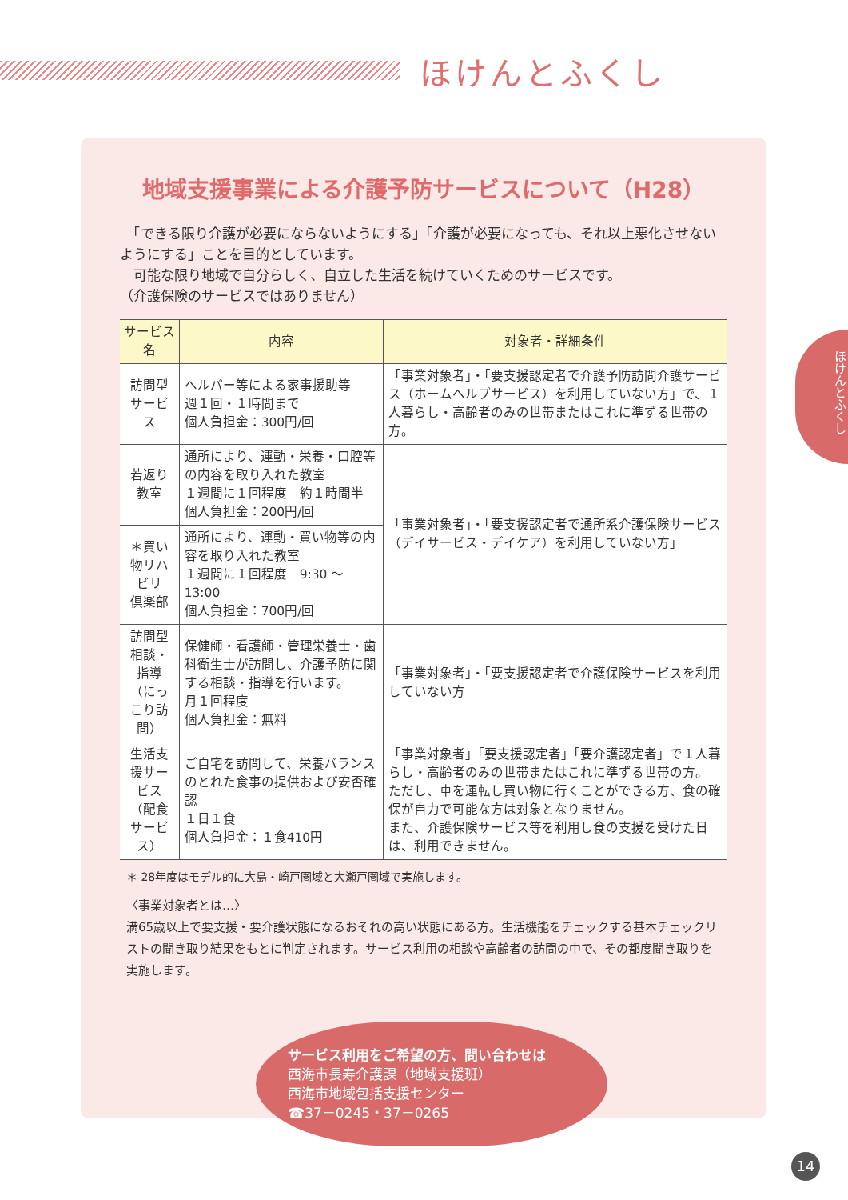ほけんとふくし
ほけんとふくし
地域支援事業による介護予防サービスについて（H28）
　「できる限り介護が必要にならないようにする」「介護が必要になっても、それ以上悪化させないようにする」ことを目的としています。
　可能な限り地域で自分らしく、自立した生活を続けていくためのサービスです。
（介護保険のサービスではありません）
| サービス名 | 内容 | 対象者・詳細条件 |
| --- | --- | --- |
| 訪問型サービス | ヘルパー等による家事援助等 週１回・１時間まで 個人負担金：300円/回 | 「事業対象者」・「要支援認定者で介護予防訪問介護サービス（ホームヘルプサービス）を利用していない方」で、１人暮らし・高齢者のみの世帯またはこれに準ずる世帯の方。 |
| 若返り教室 | 通所により、運動・栄養・口腔等の内容を取り入れた教室 １週間に１回程度 約１時間半 個人負担金：200円/回 | 「事業対象者」・「要支援認定者で通所系介護保険サービス（デイサービス・デイケア）を利用していない方」 |
| ＊買い物リハビリ 倶楽部 | 通所により、運動・買い物等の内容を取り入れた教室 １週間に１回程度 9:30 ～ 13:00 個人負担金：700円/回 | |
| 訪問型相談・指導 （にっこり訪問） | 保健師・看護師・管理栄養士・歯科衛生士が訪問し、介護予防に関する相談・指導を行います。 月１回程度 個人負担金：無料 | 「事業対象者」・「要支援認定者で介護保険サービスを利用していない方 |
| 生活支援サービス （配食サービス） | ご自宅を訪問して、栄養バランスのとれた食事の提供および安否確認 １日１食 個人負担金：１食410円 | 「事業対象者」「要支援認定者」「要介護認定者」で１人暮らし・高齢者のみの世帯またはこれに準ずる世帯の方。 ただし、車を運転し買い物に行くことができる方、食の確保が自力で可能な方は対象となりません。 また、介護保険サービス等を利用し食の支援を受けた日は、利用できません。 |
＊ 28年度はモデル的に大島・崎戸圏域と大瀬戸圏域で実施します。
〈事業対象者とは…〉
満65歳以上で要支援・要介護状態になるおそれの高い状態にある方。生活機能をチェックする基本チェックリストの聞き取り結果をもとに判定されます。サービス利用の相談や高齢者の訪問の中で、その都度聞き取りを実施します。
サービス利用をご希望の方、問い合わせは
西海市長寿介護課（地域支援班）
西海市地域包括支援センター
☎37－0245・37－0265
14